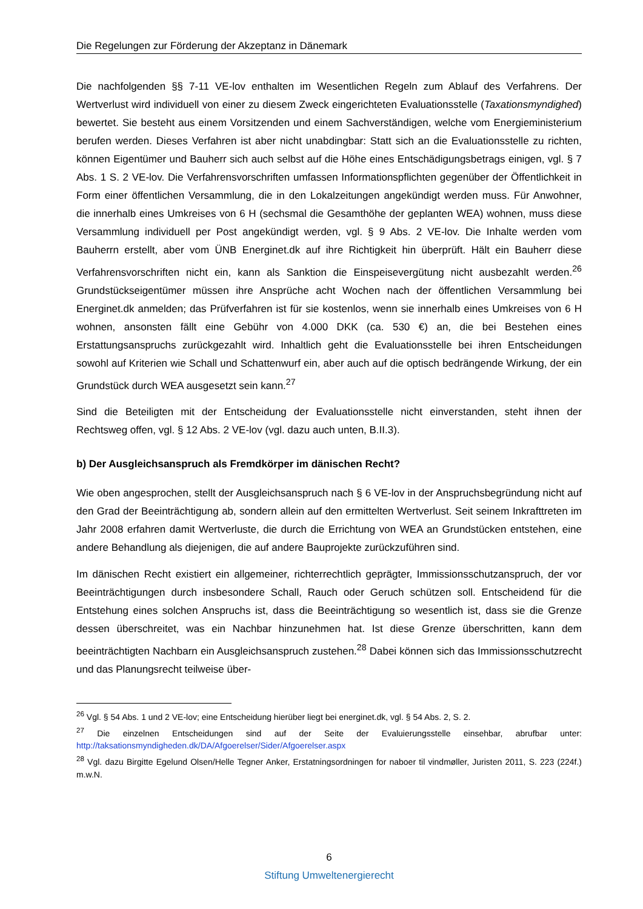Die Regelungen zur Förderung der Akzeptanz in Dänemark
Die nachfolgenden §§ 7-11 VE-lov enthalten im Wesentlichen Regeln zum Ablauf des Verfahrens. Der Wertverlust wird individuell von einer zu diesem Zweck eingerichteten Evaluationsstelle (Taxationsmyndighed) bewertet. Sie besteht aus einem Vorsitzenden und einem Sachverständigen, welche vom Energieministerium berufen werden. Dieses Verfahren ist aber nicht unabdingbar: Statt sich an die Evaluationsstelle zu richten, können Eigentümer und Bauherr sich auch selbst auf die Höhe eines Entschädigungsbetrags einigen, vgl. § 7 Abs. 1 S. 2 VE-lov. Die Verfahrensvorschriften umfassen Informationspflichten gegenüber der Öffentlichkeit in Form einer öffentlichen Versammlung, die in den Lokalzeitungen angekündigt werden muss. Für Anwohner, die innerhalb eines Umkreises von 6 H (sechsmal die Gesamthöhe der geplanten WEA) wohnen, muss diese Versammlung individuell per Post angekündigt werden, vgl. § 9 Abs. 2 VE-lov. Die Inhalte werden vom Bauherrn erstellt, aber vom ÜNB Energinet.dk auf ihre Richtigkeit hin überprüft. Hält ein Bauherr diese Verfahrensvorschriften nicht ein, kann als Sanktion die Einspeisevergütung nicht ausbezahlt werden.<sup>26</sup> Grundstückseigentümer müssen ihre Ansprüche acht Wochen nach der öffentlichen Versammlung bei Energinet.dk anmelden; das Prüfverfahren ist für sie kostenlos, wenn sie innerhalb eines Umkreises von 6 H wohnen, ansonsten fällt eine Gebühr von 4.000 DKK (ca. 530 €) an, die bei Bestehen eines Erstattungsanspruchs zurückgezahlt wird. Inhaltlich geht die Evaluationsstelle bei ihren Entscheidungen sowohl auf Kriterien wie Schall und Schattenwurf ein, aber auch auf die optisch bedrängende Wirkung, der ein Grundstück durch WEA ausgesetzt sein kann.<sup>27</sup>
Sind die Beteiligten mit der Entscheidung der Evaluationsstelle nicht einverstanden, steht ihnen der Rechtsweg offen, vgl. § 12 Abs. 2 VE-lov (vgl. dazu auch unten, B.II.3).
b) Der Ausgleichsanspruch als Fremdkörper im dänischen Recht?
Wie oben angesprochen, stellt der Ausgleichsanspruch nach § 6 VE-lov in der Anspruchsbegründung nicht auf den Grad der Beeinträchtigung ab, sondern allein auf den ermittelten Wertverlust. Seit seinem Inkrafttreten im Jahr 2008 erfahren damit Wertverluste, die durch die Errichtung von WEA an Grundstücken entstehen, eine andere Behandlung als diejenigen, die auf andere Bauprojekte zurückzuführen sind.
Im dänischen Recht existiert ein allgemeiner, richterrechtlich geprägter, Immissionsschutzanspruch, der vor Beeinträchtigungen durch insbesondere Schall, Rauch oder Geruch schützen soll. Entscheidend für die Entstehung eines solchen Anspruchs ist, dass die Beeinträchtigung so wesentlich ist, dass sie die Grenze dessen überschreitet, was ein Nachbar hinzunehmen hat. Ist diese Grenze überschritten, kann dem beeinträchtigten Nachbarn ein Ausgleichsanspruch zustehen.<sup>28</sup> Dabei können sich das Immissionsschutzrecht und das Planungsrecht teilweise über-
<sup>26</sup> Vgl. § 54 Abs. 1 und 2 VE-lov; eine Entscheidung hierüber liegt bei energinet.dk, vgl. § 54 Abs. 2, S. 2.
<sup>27</sup> Die einzelnen Entscheidungen sind auf der Seite der Evaluierungsstelle einsehbar, abrufbar unter: http://taksationsmyndigheden.dk/DA/Afgoerelser/Sider/Afgoerelser.aspx
<sup>28</sup> Vgl. dazu Birgitte Egelund Olsen/Helle Tegner Anker, Erstatningsordningen for naboer til vindmøller, Juristen 2011, S. 223 (224f.) m.w.N.
6
Stiftung Umweltenergierecht